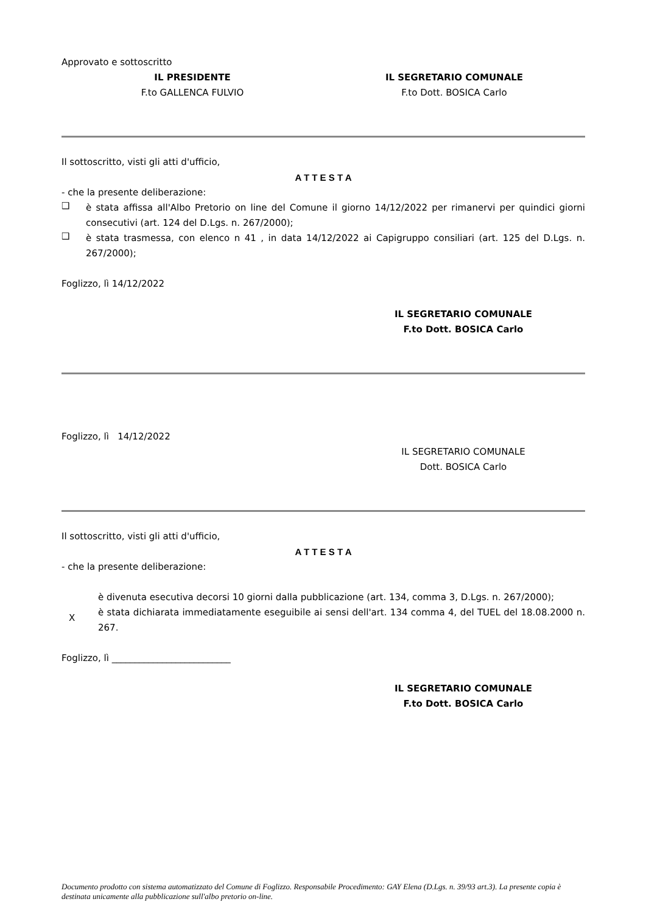Approvato e sottoscritto
IL PRESIDENTE
F.to GALLENCA FULVIO
IL SEGRETARIO COMUNALE
F.to Dott. BOSICA Carlo
Il sottoscritto, visti gli atti d'ufficio,
A T T E S T A
- che la presente deliberazione:
❑
è stata affissa all'Albo Pretorio on line del Comune il giorno 14/12/2022 per rimanervi per quindici giorni consecutivi (art. 124 del D.Lgs. n. 267/2000);
❑
è stata trasmessa, con elenco n 41 , in data 14/12/2022 ai Capigruppo consiliari (art. 125 del D.Lgs. n. 267/2000);
Foglizzo, lì 14/12/2022
IL SEGRETARIO COMUNALE
F.to Dott. BOSICA Carlo
Foglizzo, lì 14/12/2022
IL SEGRETARIO COMUNALE
Dott. BOSICA Carlo
Il sottoscritto, visti gli atti d'ufficio,
A T T E S T A
- che la presente deliberazione:
è divenuta esecutiva decorsi 10 giorni dalla pubblicazione (art. 134, comma 3, D.Lgs. n. 267/2000);
X
è stata dichiarata immediatamente eseguibile ai sensi dell'art. 134 comma 4, del TUEL del 18.08.2000 n. 267.
Foglizzo, lì __________________________
IL SEGRETARIO COMUNALE
F.to Dott. BOSICA Carlo
Documento prodotto con sistema automatizzato del Comune di Foglizzo. Responsabile Procedimento: GAY Elena (D.Lgs. n. 39/93 art.3). La presente copia è destinata unicamente alla pubblicazione sull'albo pretorio on-line.